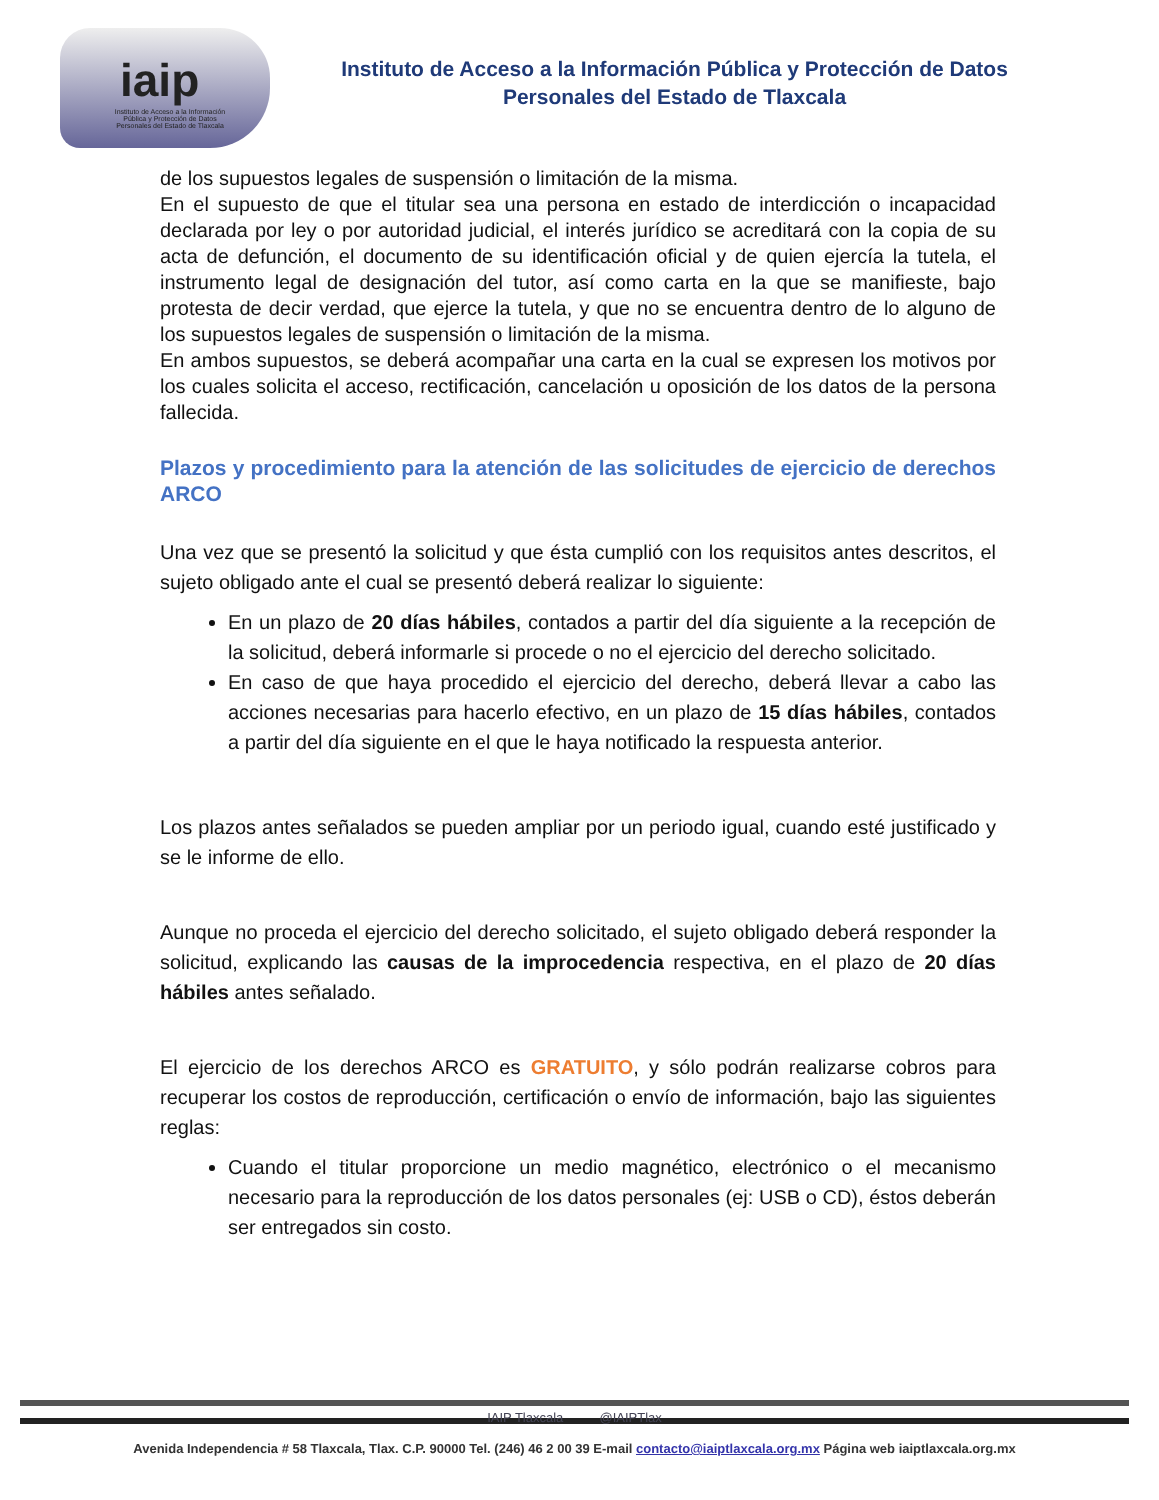iaip
Instituto de Acceso a la Información Pública y Protección de Datos Personales del Estado de Tlaxcala
Instituto de Acceso a la Información Pública y Protección de Datos
Personales del Estado de Tlaxcala
de los supuestos legales de suspensión o limitación de la misma.
En el supuesto de que el titular sea una persona en estado de interdicción o incapacidad declarada por ley o por autoridad judicial, el interés jurídico se acreditará con la copia de su acta de defunción, el documento de su identificación oficial y de quien ejercía la tutela, el instrumento legal de designación del tutor, así como carta en la que se manifieste, bajo protesta de decir verdad, que ejerce la tutela, y que no se encuentra dentro de lo alguno de los supuestos legales de suspensión o limitación de la misma.
En ambos supuestos, se deberá acompañar una carta en la cual se expresen los motivos por los cuales solicita el acceso, rectificación, cancelación u oposición de los datos de la persona fallecida.
Plazos y procedimiento para la atención de las solicitudes de ejercicio de derechos ARCO
Una vez que se presentó la solicitud y que ésta cumplió con los requisitos antes descritos, el sujeto obligado ante el cual se presentó deberá realizar lo siguiente:
En un plazo de 20 días hábiles, contados a partir del día siguiente a la recepción de la solicitud, deberá informarle si procede o no el ejercicio del derecho solicitado.
En caso de que haya procedido el ejercicio del derecho, deberá llevar a cabo las acciones necesarias para hacerlo efectivo, en un plazo de 15 días hábiles, contados a partir del día siguiente en el que le haya notificado la respuesta anterior.
Los plazos antes señalados se pueden ampliar por un periodo igual, cuando esté justificado y se le informe de ello.
Aunque no proceda el ejercicio del derecho solicitado, el sujeto obligado deberá responder la solicitud, explicando las causas de la improcedencia respectiva, en el plazo de 20 días hábiles antes señalado.
El ejercicio de los derechos ARCO es GRATUITO, y sólo podrán realizarse cobros para recuperar los costos de reproducción, certificación o envío de información, bajo las siguientes reglas:
Cuando el titular proporcione un medio magnético, electrónico o el mecanismo necesario para la reproducción de los datos personales (ej: USB o CD), éstos deberán ser entregados sin costo.
IAIP Tlaxcala @IAIPTlax
Avenida Independencia # 58 Tlaxcala, Tlax. C.P. 90000 Tel. (246) 46 2 00 39 E-mail contacto@iaiptlaxcala.org.mx Página web iaiptlaxcala.org.mx